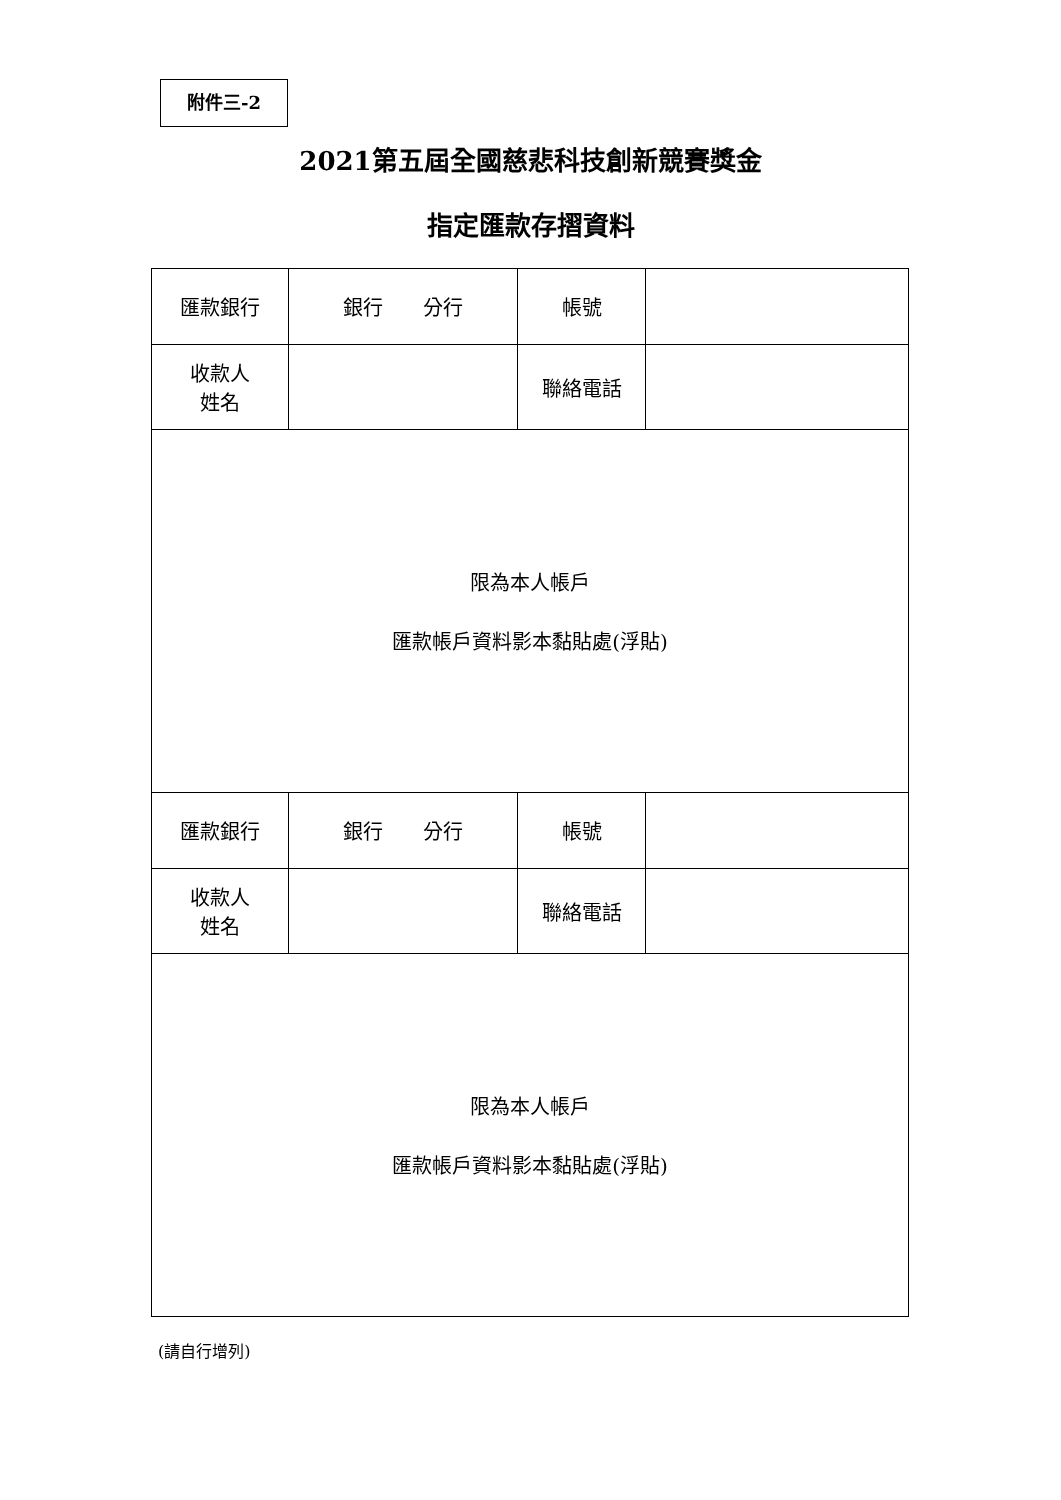附件三-2
2021第五屆全國慈悲科技創新競賽獎金
指定匯款存摺資料
| 匯款銀行 | 銀行 分行 | 帳號 | |
| 收款人 姓名 | | 聯絡電話 | |
| 限為本人帳戶 匯款帳戶資料影本黏貼處(浮貼) | | | |
| 匯款銀行 | 銀行 分行 | 帳號 | |
| 收款人 姓名 | | 聯絡電話 | |
| 限為本人帳戶 匯款帳戶資料影本黏貼處(浮貼) | | | |
(請自行增列)